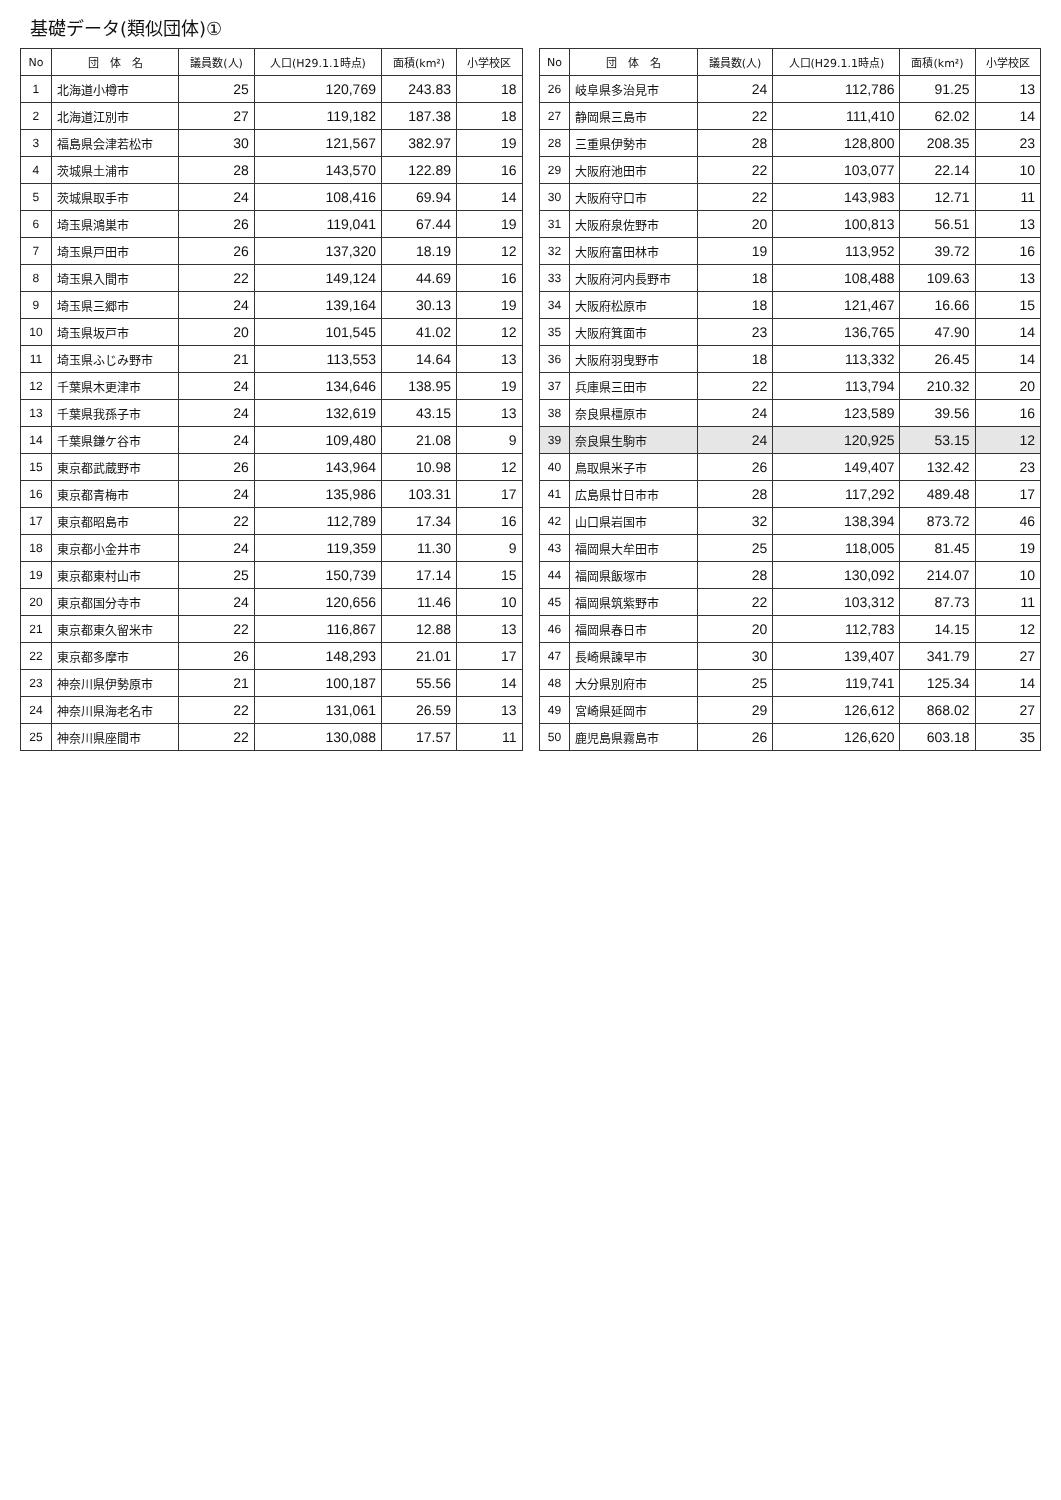基礎データ(類似団体)①
| No | 団 体 名 | 議員数(人) | 人口(H29.1.1時点) | 面積(km²) | 小学校区 |
| --- | --- | --- | --- | --- | --- |
| 1 | 北海道小樽市 | 25 | 120,769 | 243.83 | 18 |
| 2 | 北海道江別市 | 27 | 119,182 | 187.38 | 18 |
| 3 | 福島県会津若松市 | 30 | 121,567 | 382.97 | 19 |
| 4 | 茨城県土浦市 | 28 | 143,570 | 122.89 | 16 |
| 5 | 茨城県取手市 | 24 | 108,416 | 69.94 | 14 |
| 6 | 埼玉県鴻巣市 | 26 | 119,041 | 67.44 | 19 |
| 7 | 埼玉県戸田市 | 26 | 137,320 | 18.19 | 12 |
| 8 | 埼玉県入間市 | 22 | 149,124 | 44.69 | 16 |
| 9 | 埼玉県三郷市 | 24 | 139,164 | 30.13 | 19 |
| 10 | 埼玉県坂戸市 | 20 | 101,545 | 41.02 | 12 |
| 11 | 埼玉県ふじみ野市 | 21 | 113,553 | 14.64 | 13 |
| 12 | 千葉県木更津市 | 24 | 134,646 | 138.95 | 19 |
| 13 | 千葉県我孫子市 | 24 | 132,619 | 43.15 | 13 |
| 14 | 千葉県鎌ケ谷市 | 24 | 109,480 | 21.08 | 9 |
| 15 | 東京都武蔵野市 | 26 | 143,964 | 10.98 | 12 |
| 16 | 東京都青梅市 | 24 | 135,986 | 103.31 | 17 |
| 17 | 東京都昭島市 | 22 | 112,789 | 17.34 | 16 |
| 18 | 東京都小金井市 | 24 | 119,359 | 11.30 | 9 |
| 19 | 東京都東村山市 | 25 | 150,739 | 17.14 | 15 |
| 20 | 東京都国分寺市 | 24 | 120,656 | 11.46 | 10 |
| 21 | 東京都東久留米市 | 22 | 116,867 | 12.88 | 13 |
| 22 | 東京都多摩市 | 26 | 148,293 | 21.01 | 17 |
| 23 | 神奈川県伊勢原市 | 21 | 100,187 | 55.56 | 14 |
| 24 | 神奈川県海老名市 | 22 | 131,061 | 26.59 | 13 |
| 25 | 神奈川県座間市 | 22 | 130,088 | 17.57 | 11 |
| No | 団 体 名 | 議員数(人) | 人口(H29.1.1時点) | 面積(km²) | 小学校区 |
| --- | --- | --- | --- | --- | --- |
| 26 | 岐阜県多治見市 | 24 | 112,786 | 91.25 | 13 |
| 27 | 静岡県三島市 | 22 | 111,410 | 62.02 | 14 |
| 28 | 三重県伊勢市 | 28 | 128,800 | 208.35 | 23 |
| 29 | 大阪府池田市 | 22 | 103,077 | 22.14 | 10 |
| 30 | 大阪府守口市 | 22 | 143,983 | 12.71 | 11 |
| 31 | 大阪府泉佐野市 | 20 | 100,813 | 56.51 | 13 |
| 32 | 大阪府富田林市 | 19 | 113,952 | 39.72 | 16 |
| 33 | 大阪府河内長野市 | 18 | 108,488 | 109.63 | 13 |
| 34 | 大阪府松原市 | 18 | 121,467 | 16.66 | 15 |
| 35 | 大阪府箕面市 | 23 | 136,765 | 47.90 | 14 |
| 36 | 大阪府羽曳野市 | 18 | 113,332 | 26.45 | 14 |
| 37 | 兵庫県三田市 | 22 | 113,794 | 210.32 | 20 |
| 38 | 奈良県橿原市 | 24 | 123,589 | 39.56 | 16 |
| 39 | 奈良県生駒市 | 24 | 120,925 | 53.15 | 12 |
| 40 | 鳥取県米子市 | 26 | 149,407 | 132.42 | 23 |
| 41 | 広島県廿日市市 | 28 | 117,292 | 489.48 | 17 |
| 42 | 山口県岩国市 | 32 | 138,394 | 873.72 | 46 |
| 43 | 福岡県大牟田市 | 25 | 118,005 | 81.45 | 19 |
| 44 | 福岡県飯塚市 | 28 | 130,092 | 214.07 | 10 |
| 45 | 福岡県筑紫野市 | 22 | 103,312 | 87.73 | 11 |
| 46 | 福岡県春日市 | 20 | 112,783 | 14.15 | 12 |
| 47 | 長崎県諫早市 | 30 | 139,407 | 341.79 | 27 |
| 48 | 大分県別府市 | 25 | 119,741 | 125.34 | 14 |
| 49 | 宮崎県延岡市 | 29 | 126,612 | 868.02 | 27 |
| 50 | 鹿児島県霧島市 | 26 | 126,620 | 603.18 | 35 |